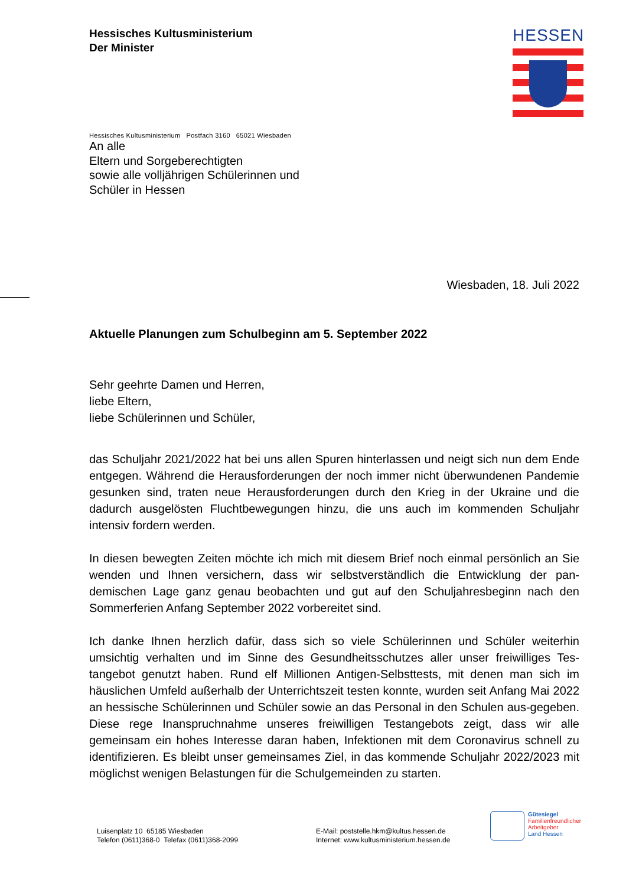Hessisches Kultusministerium
Der Minister
HESSEN
Hessisches Kultusministerium Postfach 3160 65021 Wiesbaden
An alle
Eltern und Sorgeberechtigten
sowie alle volljährigen Schülerinnen und
Schüler in Hessen
Wiesbaden, 18. Juli 2022
Aktuelle Planungen zum Schulbeginn am 5. September 2022
Sehr geehrte Damen und Herren,
liebe Eltern,
liebe Schülerinnen und Schüler,
das Schuljahr 2021/2022 hat bei uns allen Spuren hinterlassen und neigt sich nun dem Ende entgegen. Während die Herausforderungen der noch immer nicht überwundenen Pandemie gesunken sind, traten neue Herausforderungen durch den Krieg in der Ukraine und die dadurch ausgelösten Fluchtbewegungen hinzu, die uns auch im kommenden Schuljahr intensiv fordern werden.
In diesen bewegten Zeiten möchte ich mich mit diesem Brief noch einmal persönlich an Sie wenden und Ihnen versichern, dass wir selbstverständlich die Entwicklung der pan-demischen Lage ganz genau beobachten und gut auf den Schuljahresbeginn nach den Sommerferien Anfang September 2022 vorbereitet sind.
Ich danke Ihnen herzlich dafür, dass sich so viele Schülerinnen und Schüler weiterhin umsichtig verhalten und im Sinne des Gesundheitsschutzes aller unser freiwilliges Tes-tangebot genutzt haben. Rund elf Millionen Antigen-Selbsttests, mit denen man sich im häuslichen Umfeld außerhalb der Unterrichtszeit testen konnte, wurden seit Anfang Mai 2022 an hessische Schülerinnen und Schüler sowie an das Personal in den Schulen aus-gegeben. Diese rege Inanspruchnahme unseres freiwilligen Testangebots zeigt, dass wir alle gemeinsam ein hohes Interesse daran haben, Infektionen mit dem Coronavirus schnell zu identifizieren. Es bleibt unser gemeinsames Ziel, in das kommende Schuljahr 2022/2023 mit möglichst wenigen Belastungen für die Schulgemeinden zu starten.
Luisenplatz 10 65185 Wiesbaden
Telefon (0611)368-0 Telefax (0611)368-2099
E-Mail: poststelle.hkm@kultus.hessen.de
Internet: www.kultusministerium.hessen.de
Gütesiegel
Familienfreundlicher
Arbeitgeber
Land Hessen